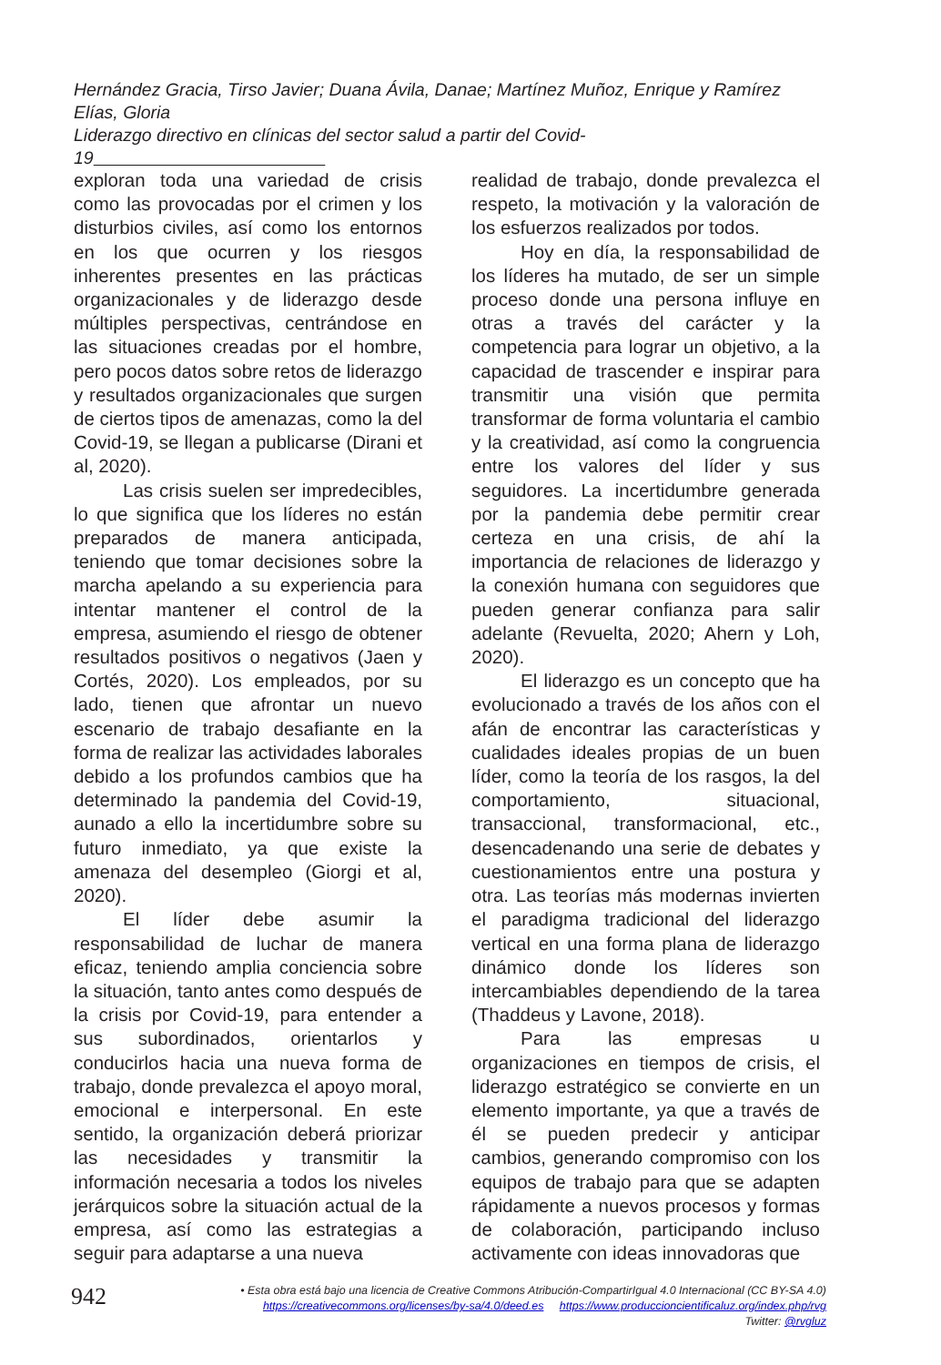Hernández Gracia, Tirso Javier; Duana Ávila, Danae; Martínez Muñoz, Enrique y Ramírez Elías, Gloria
Liderazgo directivo en clínicas del sector salud a partir del Covid-19
exploran toda una variedad de crisis como las provocadas por el crimen y los disturbios civiles, así como los entornos en los que ocurren y los riesgos inherentes presentes en las prácticas organizacionales y de liderazgo desde múltiples perspectivas, centrándose en las situaciones creadas por el hombre, pero pocos datos sobre retos de liderazgo y resultados organizacionales que surgen de ciertos tipos de amenazas, como la del Covid-19, se llegan a publicarse (Dirani et al, 2020).
Las crisis suelen ser impredecibles, lo que significa que los líderes no están preparados de manera anticipada, teniendo que tomar decisiones sobre la marcha apelando a su experiencia para intentar mantener el control de la empresa, asumiendo el riesgo de obtener resultados positivos o negativos (Jaen y Cortés, 2020). Los empleados, por su lado, tienen que afrontar un nuevo escenario de trabajo desafiante en la forma de realizar las actividades laborales debido a los profundos cambios que ha determinado la pandemia del Covid-19, aunado a ello la incertidumbre sobre su futuro inmediato, ya que existe la amenaza del desempleo (Giorgi et al, 2020).
El líder debe asumir la responsabilidad de luchar de manera eficaz, teniendo amplia conciencia sobre la situación, tanto antes como después de la crisis por Covid-19, para entender a sus subordinados, orientarlos y conducirlos hacia una nueva forma de trabajo, donde prevalezca el apoyo moral, emocional e interpersonal. En este sentido, la organización deberá priorizar las necesidades y transmitir la información necesaria a todos los niveles jerárquicos sobre la situación actual de la empresa, así como las estrategias a seguir para adaptarse a una nueva
realidad de trabajo, donde prevalezca el respeto, la motivación y la valoración de los esfuerzos realizados por todos.
Hoy en día, la responsabilidad de los líderes ha mutado, de ser un simple proceso donde una persona influye en otras a través del carácter y la competencia para lograr un objetivo, a la capacidad de trascender e inspirar para transmitir una visión que permita transformar de forma voluntaria el cambio y la creatividad, así como la congruencia entre los valores del líder y sus seguidores. La incertidumbre generada por la pandemia debe permitir crear certeza en una crisis, de ahí la importancia de relaciones de liderazgo y la conexión humana con seguidores que pueden generar confianza para salir adelante (Revuelta, 2020; Ahern y Loh, 2020).
El liderazgo es un concepto que ha evolucionado a través de los años con el afán de encontrar las características y cualidades ideales propias de un buen líder, como la teoría de los rasgos, la del comportamiento, situacional, transaccional, transformacional, etc., desencadenando una serie de debates y cuestionamientos entre una postura y otra. Las teorías más modernas invierten el paradigma tradicional del liderazgo vertical en una forma plana de liderazgo dinámico donde los líderes son intercambiables dependiendo de la tarea (Thaddeus y Lavone, 2018).
Para las empresas u organizaciones en tiempos de crisis, el liderazgo estratégico se convierte en un elemento importante, ya que a través de él se pueden predecir y anticipar cambios, generando compromiso con los equipos de trabajo para que se adapten rápidamente a nuevos procesos y formas de colaboración, participando incluso activamente con ideas innovadoras que
942
• Esta obra está bajo una licencia de Creative Commons Atribución-CompartirIgual 4.0 Internacional (CC BY-SA 4.0)
https://creativecommons.org/licenses/by-sa/4.0/deed.es https://www.produccioncientificaluz.org/index.php/rvg
Twitter: @rvgluz